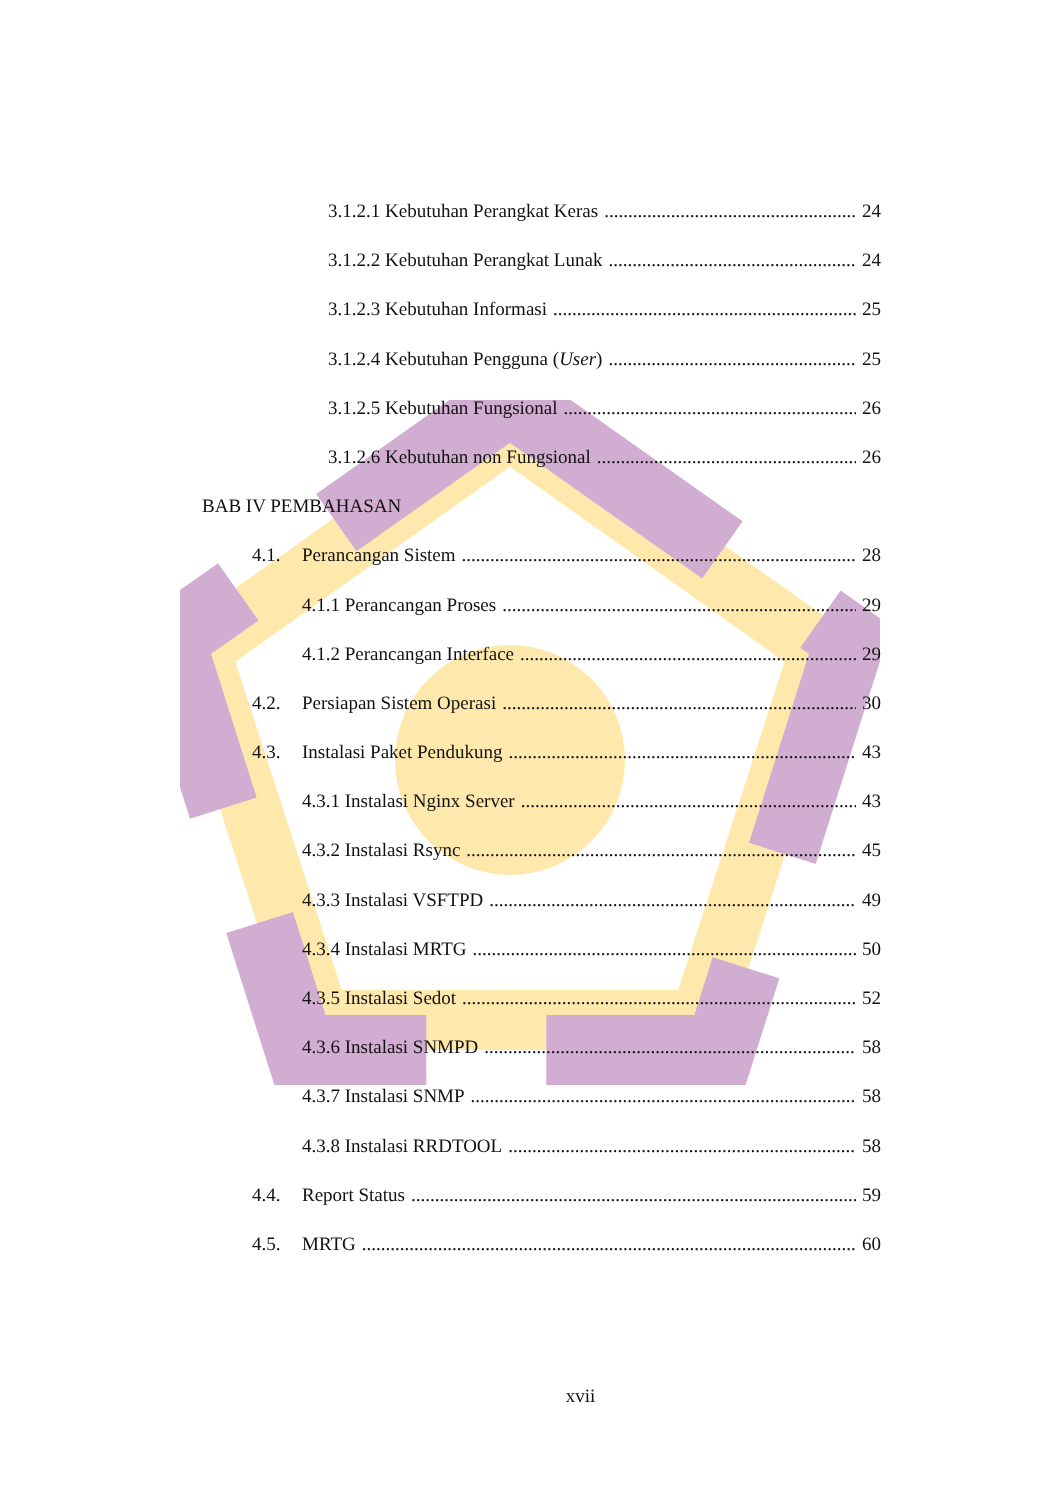3.1.2.1 Kebutuhan Perangkat Keras 24
3.1.2.2 Kebutuhan Perangkat Lunak 24
3.1.2.3 Kebutuhan Informasi 25
3.1.2.4 Kebutuhan Pengguna (User) 25
3.1.2.5 Kebutuhan Fungsional 26
3.1.2.6 Kebutuhan non Fungsional 26
BAB IV PEMBAHASAN
4.1. Perancangan Sistem 28
4.1.1 Perancangan Proses 29
4.1.2 Perancangan Interface 29
4.2. Persiapan Sistem Operasi 30
4.3. Instalasi Paket Pendukung 43
4.3.1 Instalasi Nginx Server 43
4.3.2 Instalasi Rsync 45
4.3.3 Instalasi VSFTPD 49
4.3.4 Instalasi MRTG 50
4.3.5 Instalasi Sedot 52
4.3.6 Instalasi SNMPD 58
4.3.7 Instalasi SNMP 58
4.3.8 Instalasi RRDTOOL 58
4.4. Report Status 59
4.5. MRTG 60
xvii